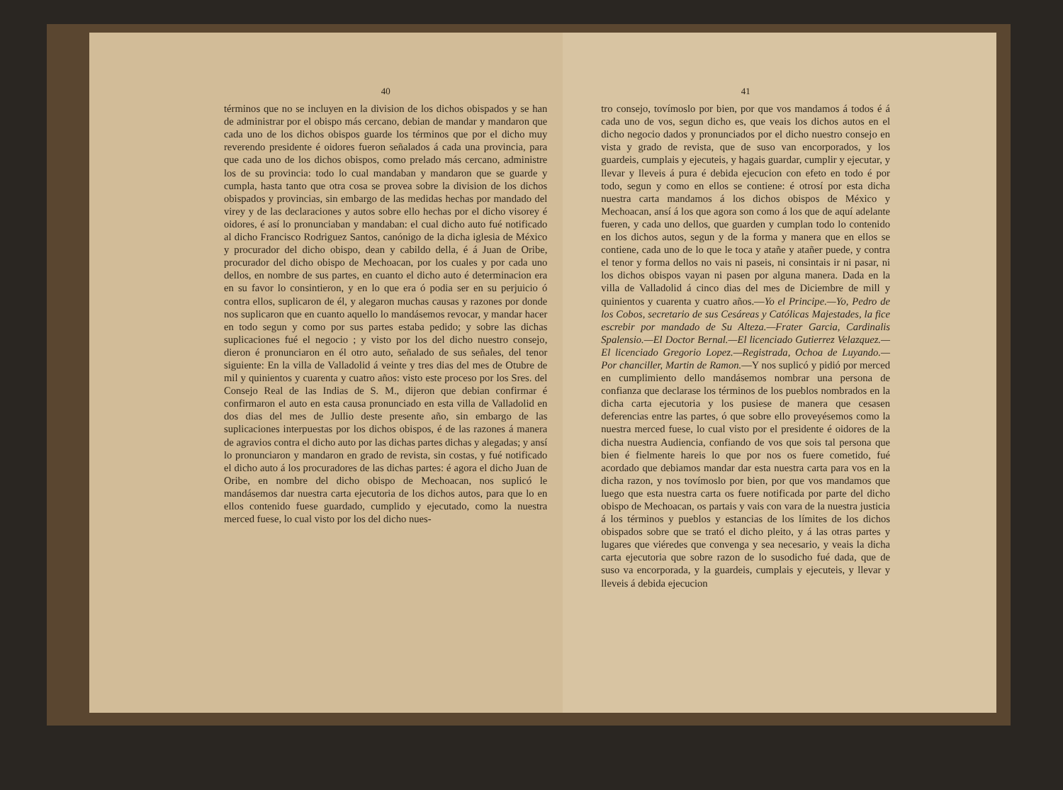40
términos que no se incluyen en la division de los dichos obispados y se han de administrar por el obispo más cercano, debian de mandar y mandaron que cada uno de los dichos obispos guarde los términos que por el dicho muy reverendo presidente é oidores fueron señalados á cada una provincia, para que cada uno de los dichos obispos, como prelado más cercano, administre los de su provincia: todo lo cual mandaban y mandaron que se guarde y cumpla, hasta tanto que otra cosa se provea sobre la division de los dichos obispados y provincias, sin embargo de las medidas hechas por mandado del virey y de las declaraciones y autos sobre ello hechas por el dicho visorey é oidores, é así lo pronunciaban y mandaban: el cual dicho auto fué notificado al dicho Francisco Rodriguez Santos, canónigo de la dicha iglesia de México y procurador del dicho obispo, dean y cabildo della, é á Juan de Oribe, procurador del dicho obispo de Mechoacan, por los cuales y por cada uno dellos, en nombre de sus partes, en cuanto el dicho auto é determinacion era en su favor lo consintieron, y en lo que era ó podia ser en su perjuicio ó contra ellos, suplicaron de él, y alegaron muchas causas y razones por donde nos suplicaron que en cuanto aquello lo mandásemos revocar, y mandar hacer en todo segun y como por sus partes estaba pedido; y sobre las dichas suplicaciones fué el negocio ; y visto por los del dicho nuestro consejo, dieron é pronunciaron en él otro auto, señalado de sus señales, del tenor siguiente: En la villa de Valladolid á veinte y tres dias del mes de Otubre de mil y quinientos y cuarenta y cuatro años: visto este proceso por los Sres. del Consejo Real de las Indias de S. M., dijeron que debian confirmar é confirmaron el auto en esta causa pronunciado en esta villa de Valladolid en dos dias del mes de Jullio deste presente año, sin embargo de las suplicaciones interpuestas por los dichos obispos, é de las razones á manera de agravios contra el dicho auto por las dichas partes dichas y alegadas; y ansí lo pronunciaron y mandaron en grado de revista, sin costas, y fué notificado el dicho auto á los procuradores de las dichas partes: é agora el dicho Juan de Oribe, en nombre del dicho obispo de Mechoacan, nos suplicó le mandásemos dar nuestra carta ejecutoria de los dichos autos, para que lo en ellos contenido fuese guardado, cumplido y ejecutado, como la nuestra merced fuese, lo cual visto por los del dicho nues-
41
tro consejo, tovímoslo por bien, por que vos mandamos á todos é á cada uno de vos, segun dicho es, que veais los dichos autos en el dicho negocio dados y pronunciados por el dicho nuestro consejo en vista y grado de revista, que de suso van encorporados, y los guardeis, cumplais y ejecuteis, y hagais guardar, cumplir y ejecutar, y llevar y lleveis á pura é debida ejecucion con efeto en todo é por todo, segun y como en ellos se contiene: é otrosí por esta dicha nuestra carta mandamos á los dichos obispos de México y Mechoacan, ansí á los que agora son como á los que de aquí adelante fueren, y cada uno dellos, que guarden y cumplan todo lo contenido en los dichos autos, segun y de la forma y manera que en ellos se contiene, cada uno de lo que le toca y atañe y atañer puede, y contra el tenor y forma dellos no vais ni paseis, ni consintais ir ni pasar, ni los dichos obispos vayan ni pasen por alguna manera. Dada en la villa de Valladolid á cinco dias del mes de Diciembre de mill y quinientos y cuarenta y cuatro años.—Yo el Principe.—Yo, Pedro de los Cobos, secretario de sus Cesáreas y Católicas Majestades, la fice escrebir por mandado de Su Alteza.—Frater Garcia, Cardinalis Spalensio.—El Doctor Bernal.—El licenciado Gutierrez Velazquez.—El licenciado Gregorio Lopez.—Registrada, Ochoa de Luyando.—Por chanciller, Martin de Ramon.—Y nos suplicó y pidió por merced en cumplimiento dello mandásemos nombrar una persona de confianza que declarase los términos de los pueblos nombrados en la dicha carta ejecutoria y los pusiese de manera que cesasen deferencias entre las partes, ó que sobre ello proveyésemos como la nuestra merced fuese, lo cual visto por el presidente é oidores de la dicha nuestra Audiencia, confiando de vos que sois tal persona que bien é fielmente hareis lo que por nos os fuere cometido, fué acordado que debiamos mandar dar esta nuestra carta para vos en la dicha razon, y nos tovímoslo por bien, por que vos mandamos que luego que esta nuestra carta os fuere notificada por parte del dicho obispo de Mechoacan, os partais y vais con vara de la nuestra justicia á los términos y pueblos y estancias de los límites de los dichos obispados sobre que se trató el dicho pleito, y á las otras partes y lugares que viéredes que convenga y sea necesario, y veais la dicha carta ejecutoria que sobre razon de lo susodicho fué dada, que de suso va encorporada, y la guardeis, cumplais y ejecuteis, y llevar y lleveis á debida ejecucion